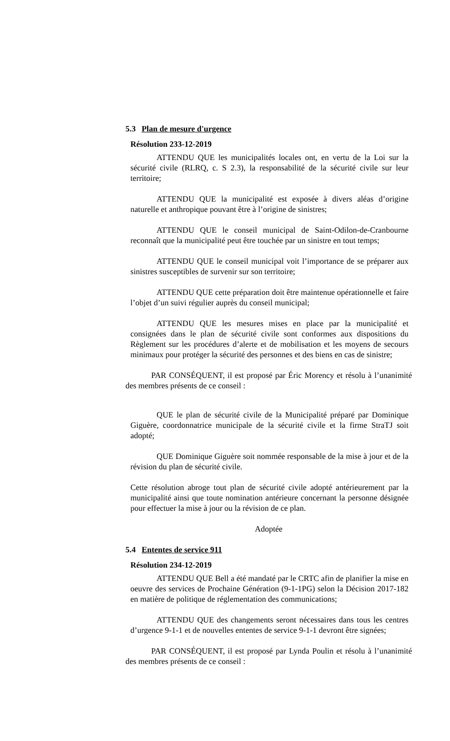5.3 Plan de mesure d'urgence
Résolution 233-12-2019
ATTENDU QUE les municipalités locales ont, en vertu de la Loi sur la sécurité civile (RLRQ, c. S 2.3), la responsabilité de la sécurité civile sur leur territoire;
ATTENDU QUE la municipalité est exposée à divers aléas d’origine naturelle et anthropique pouvant être à l’origine de sinistres;
ATTENDU QUE le conseil municipal de Saint-Odilon-de-Cranbourne reconnaît que la municipalité peut être touchée par un sinistre en tout temps;
ATTENDU QUE le conseil municipal voit l’importance de se préparer aux sinistres susceptibles de survenir sur son territoire;
ATTENDU QUE cette préparation doit être maintenue opérationnelle et faire l’objet d’un suivi régulier auprès du conseil municipal;
ATTENDU QUE les mesures mises en place par la municipalité et consignées dans le plan de sécurité civile sont conformes aux dispositions du Règlement sur les procédures d’alerte et de mobilisation et les moyens de secours minimaux pour protéger la sécurité des personnes et des biens en cas de sinistre;
PAR CONSÉQUENT, il est proposé par Éric Morency et résolu à l’unanimité des membres présents de ce conseil :
QUE le plan de sécurité civile de la Municipalité préparé par Dominique Giguère, coordonnatrice municipale de la sécurité civile et la firme StraTJ soit adopté;
QUE Dominique Giguère soit nommée responsable de la mise à jour et de la révision du plan de sécurité civile.
Cette résolution abroge tout plan de sécurité civile adopté antérieurement par la municipalité ainsi que toute nomination antérieure concernant la personne désignée pour effectuer la mise à jour ou la révision de ce plan.
Adoptée
5.4 Ententes de service 911
Résolution 234-12-2019
ATTENDU QUE Bell a été mandaté par le CRTC afin de planifier la mise en oeuvre des services de Prochaine Génération (9-1-1PG) selon la Décision 2017-182 en matière de politique de réglementation des communications;
ATTENDU QUE des changements seront nécessaires dans tous les centres d’urgence 9-1-1 et de nouvelles ententes de service 9-1-1 devront être signées;
PAR CONSÉQUENT, il est proposé par Lynda Poulin et résolu à l’unanimité des membres présents de ce conseil :